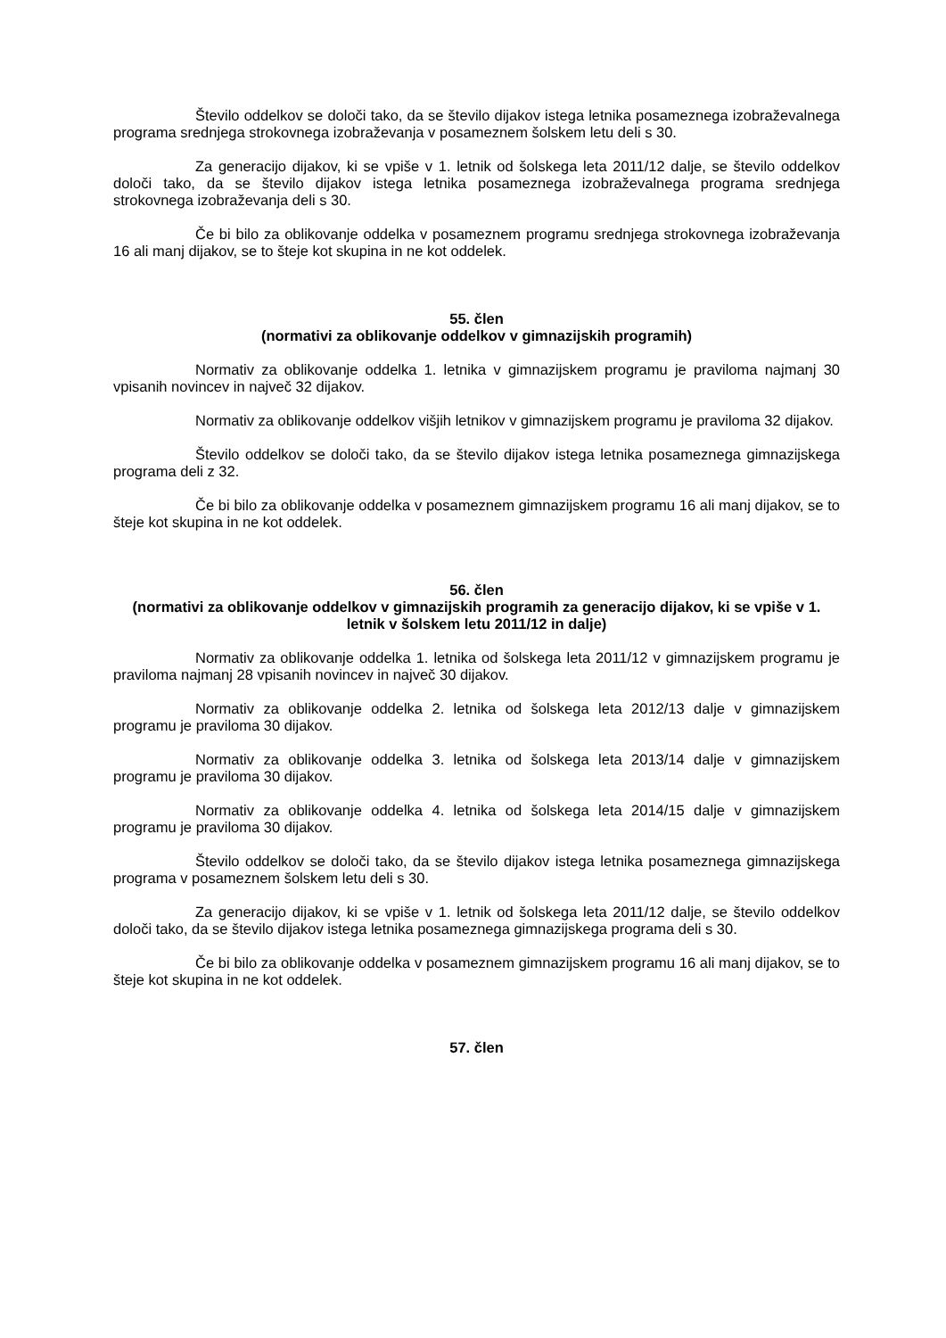Število oddelkov se določi tako, da se število dijakov istega letnika posameznega izobraževalnega programa srednjega strokovnega izobraževanja v posameznem šolskem letu deli s 30.
Za generacijo dijakov, ki se vpiše v 1. letnik od šolskega leta 2011/12 dalje, se število oddelkov določi tako, da se število dijakov istega letnika posameznega izobraževalnega programa srednjega strokovnega izobraževanja deli s 30.
Če bi bilo za oblikovanje oddelka v posameznem programu srednjega strokovnega izobraževanja 16 ali manj dijakov, se to šteje kot skupina in ne kot oddelek.
55. člen
(normativi za oblikovanje oddelkov v gimnazijskih programih)
Normativ za oblikovanje oddelka 1. letnika v gimnazijskem programu je praviloma najmanj 30 vpisanih novincev in največ 32 dijakov.
Normativ za oblikovanje oddelkov višjih letnikov v gimnazijskem programu je praviloma 32 dijakov.
Število oddelkov se določi tako, da se število dijakov istega letnika posameznega gimnazijskega programa deli z 32.
Če bi bilo za oblikovanje oddelka v posameznem gimnazijskem programu 16 ali manj dijakov, se to šteje kot skupina in ne kot oddelek.
56. člen
(normativi za oblikovanje oddelkov v gimnazijskih programih za generacijo dijakov, ki se vpiše v 1. letnik v šolskem letu 2011/12 in dalje)
Normativ za oblikovanje oddelka 1. letnika od šolskega leta 2011/12 v gimnazijskem programu je praviloma najmanj 28 vpisanih novincev in največ 30 dijakov.
Normativ za oblikovanje oddelka 2. letnika od šolskega leta 2012/13 dalje v gimnazijskem programu je praviloma 30 dijakov.
Normativ za oblikovanje oddelka 3. letnika od šolskega leta 2013/14 dalje v gimnazijskem programu je praviloma 30 dijakov.
Normativ za oblikovanje oddelka 4. letnika od šolskega leta 2014/15 dalje v gimnazijskem programu je praviloma 30 dijakov.
Število oddelkov se določi tako, da se število dijakov istega letnika posameznega gimnazijskega programa v posameznem šolskem letu deli s 30.
Za generacijo dijakov, ki se vpiše v 1. letnik od šolskega leta 2011/12 dalje, se število oddelkov določi tako, da se število dijakov istega letnika posameznega gimnazijskega programa deli s 30.
Če bi bilo za oblikovanje oddelka v posameznem gimnazijskem programu 16 ali manj dijakov, se to šteje kot skupina in ne kot oddelek.
57. člen